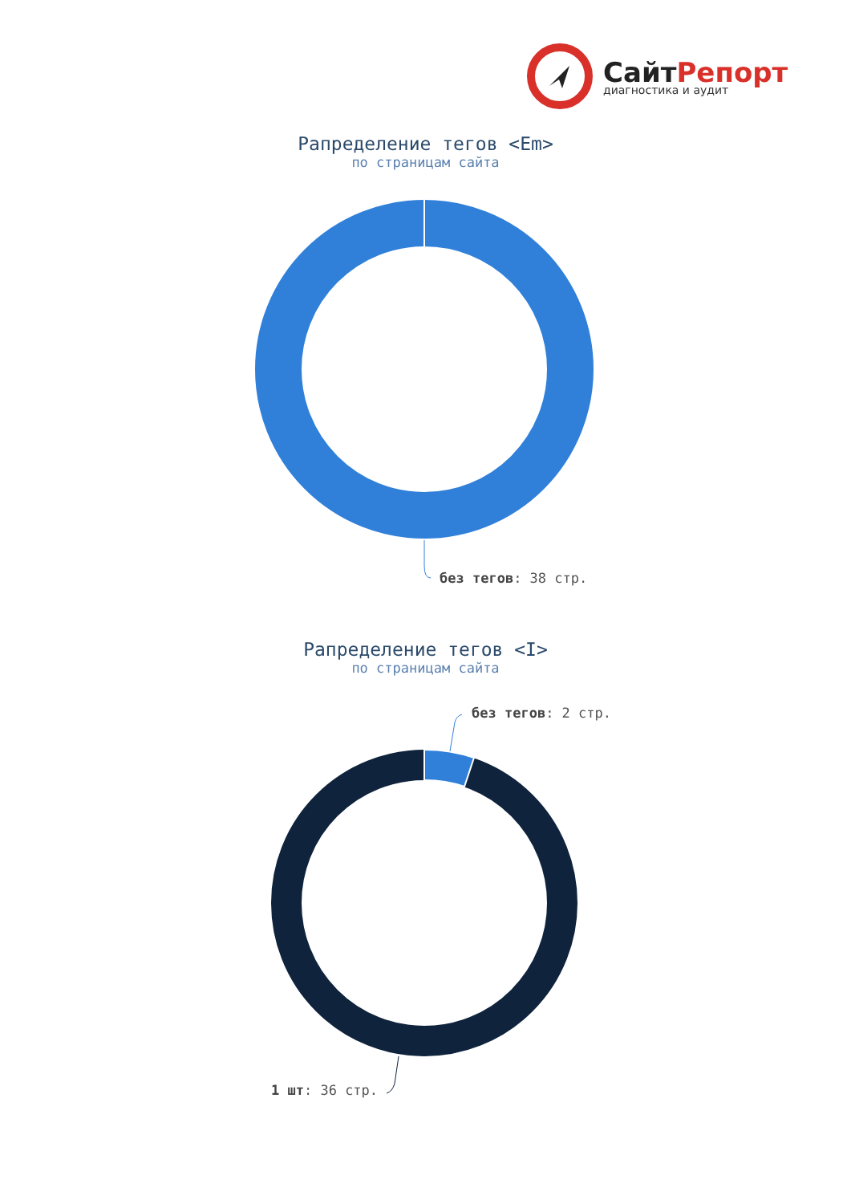СайтРепорт
диагностика и аудит
Рапределение тегов <Em>
по страницам сайта
без тегов: 38 стр.
Рапределение тегов <I>
по страницам сайта
без тегов: 2 стр.
1 шт: 36 стр.